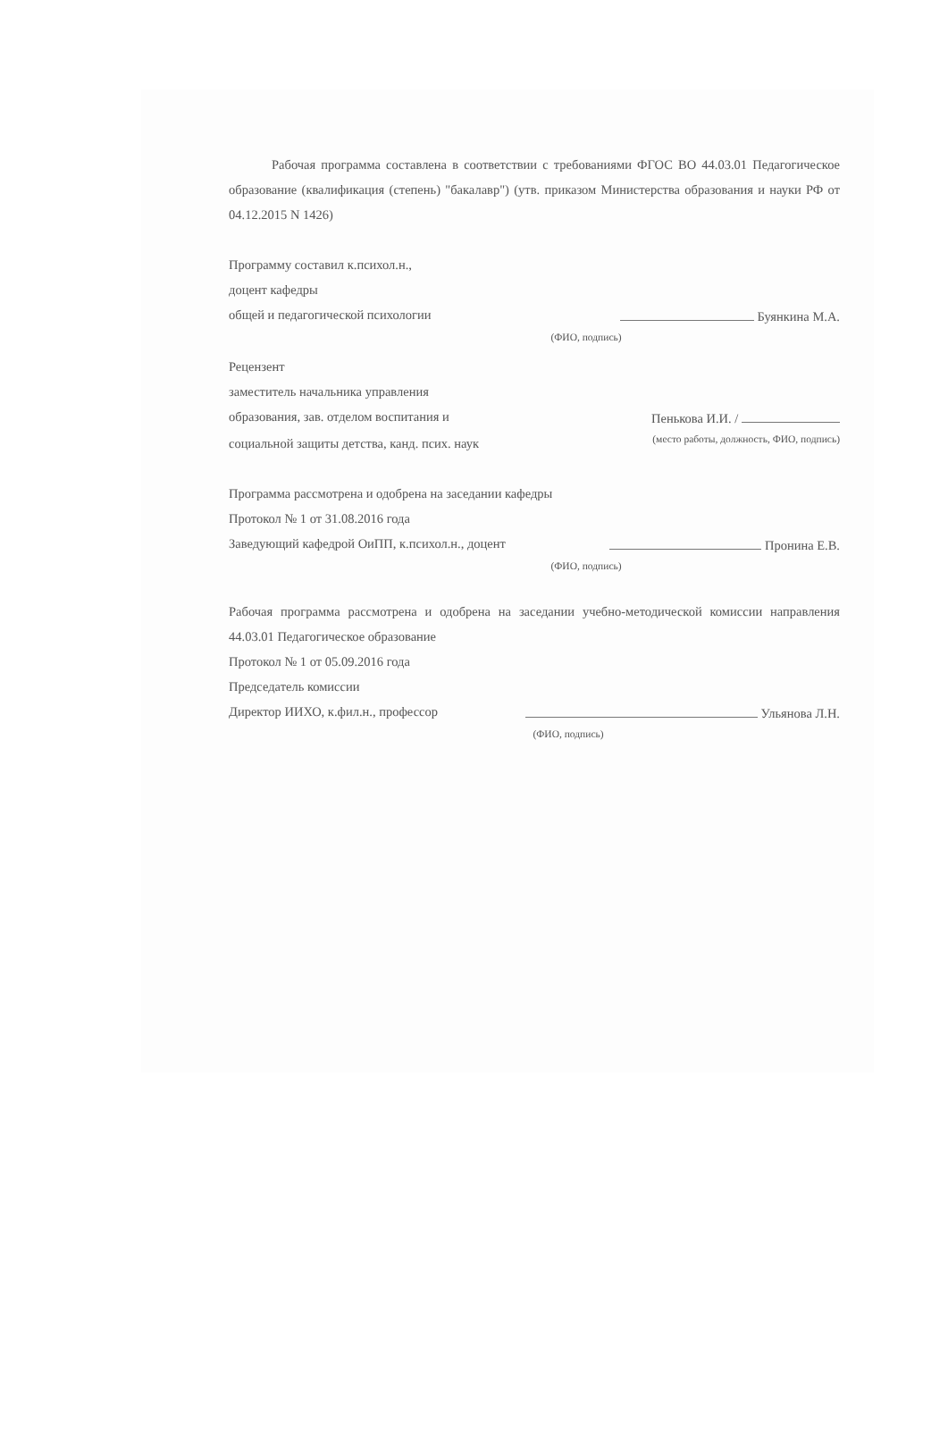Рабочая программа составлена в соответствии с требованиями ФГОС ВО 44.03.01 Педагогическое образование (квалификация (степень) "бакалавр") (утв. приказом Министерства образования и науки РФ от 04.12.2015 N 1426)
Программу составил к.психол.н.,
доцент кафедры
общей и педагогической психологии Буянкина М.А.
(ФИО, подпись)
Рецензент
заместитель начальника управления
образования, зав. отделом воспитания и Пенькова И.И. /
социальной защиты детства, канд. псих. наук (место работы, должность, ФИО, подпись)
Программа рассмотрена и одобрена на заседании кафедры
Протокол № 1 от 31.08.2016 года
Заведующий кафедрой ОиПП, к.психол.н., доцент Пронина Е.В.
(ФИО, подпись)
Рабочая программа рассмотрена и одобрена на заседании учебно-методической комиссии направления 44.03.01 Педагогическое образование
Протокол № 1 от 05.09.2016 года
Председатель комиссии
Директор ИИХО, к.фил.н., профессор Ульянова Л.Н.
(ФИО, подпись)